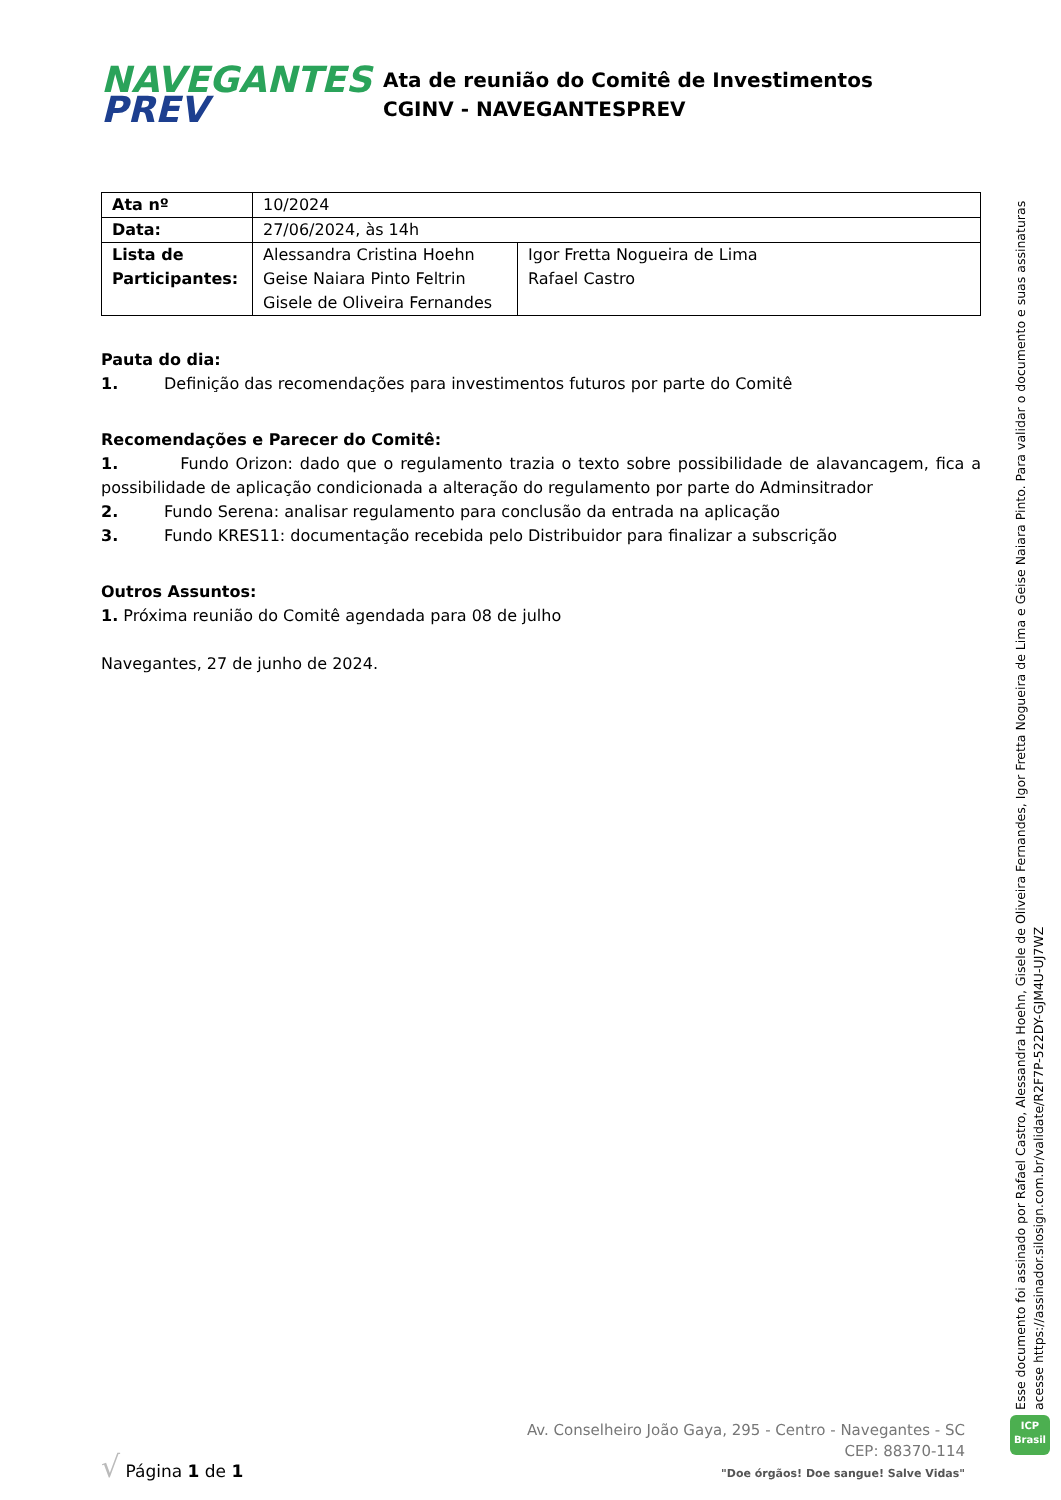NAVEGANTES
PREV
Ata de reunião do Comitê de Investimentos
CGINV - NAVEGANTESPREV
| Ata nº | 10/2024 | |
| Data: | 27/06/2024, às 14h | |
| Lista de Participantes: | Alessandra Cristina Hoehn Geise Naiara Pinto Feltrin Gisele de Oliveira Fernandes | Igor Fretta Nogueira de Lima Rafael Castro |
Pauta do dia:
1. Definição das recomendações para investimentos futuros por parte do Comitê
Recomendações e Parecer do Comitê:
1. Fundo Orizon: dado que o regulamento trazia o texto sobre possibilidade de alavancagem, fica a possibilidade de aplicação condicionada a alteração do regulamento por parte do Adminsitrador
2. Fundo Serena: analisar regulamento para conclusão da entrada na aplicação
3. Fundo KRES11: documentação recebida pelo Distribuidor para finalizar a subscrição
Outros Assuntos:
1. Próxima reunião do Comitê agendada para 08 de julho
Navegantes, 27 de junho de 2024.
Esse documento foi assinado por Rafael Castro, Alessandra Hoehn, Gisele de Oliveira Fernandes, Igor Fretta Nogueira de Lima e Geise Naiara Pinto. Para validar o documento e suas assinaturas acesse https://assinador.silosign.com.br/validate/R2F7P-522DY-GJM4U-UJ7WZ
ICP
Brasil
√ Página 1 de 1
Av. Conselheiro João Gaya, 295 - Centro - Navegantes - SC
CEP: 88370-114
"Doe órgãos! Doe sangue! Salve Vidas"